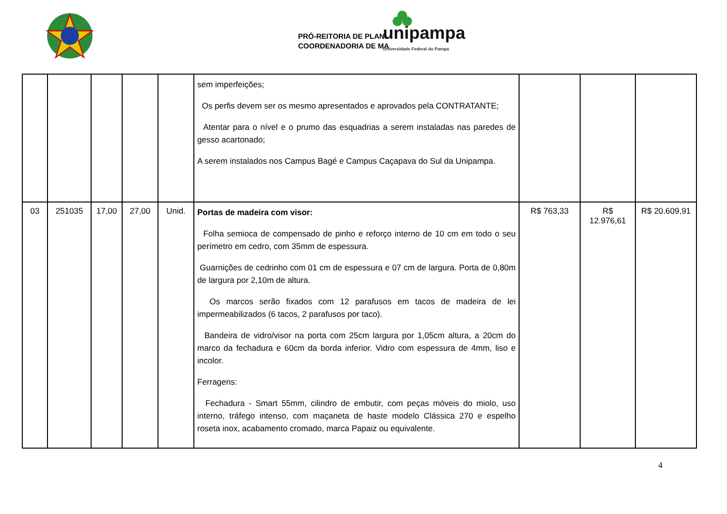PRÓ-REITORIA DE PLAN
COORDENADORIA DE MA
unipampa
Universidade Federal do Pampa
| | | | | | sem imperfeições; Os perfis devem ser os mesmo apresentados e aprovados pela CONTRATANTE; Atentar para o nível e o prumo das esquadrias a serem instaladas nas paredes de gesso acartonado; A serem instalados nos Campus Bagé e Campus Caçapava do Sul da Unipampa. | | | |
| 03 | 251035 | 17,00 | 27,00 | Unid. | Portas de madeira com visor: Folha semioca de compensado de pinho e reforço interno de 10 cm em todo o seu perímetro em cedro, com 35mm de espessura. Guarnições de cedrinho com 01 cm de espessura e 07 cm de largura. Porta de 0,80m de largura por 2,10m de altura. Os marcos serão fixados com 12 parafusos em tacos de madeira de lei impermeabilizados (6 tacos, 2 parafusos por taco). Bandeira de vidro/visor na porta com 25cm largura por 1,05cm altura, a 20cm do marco da fechadura e 60cm da borda inferior. Vidro com espessura de 4mm, liso e incolor. Ferragens: Fechadura - Smart 55mm, cilindro de embutir, com peças móveis do miolo, uso interno, tráfego intenso, com maçaneta de haste modelo Clássica 270 e espelho roseta inox, acabamento cromado, marca Papaiz ou equivalente. | R$ 763,33 | R$ 12.976,61 | R$ 20.609,91 |
4